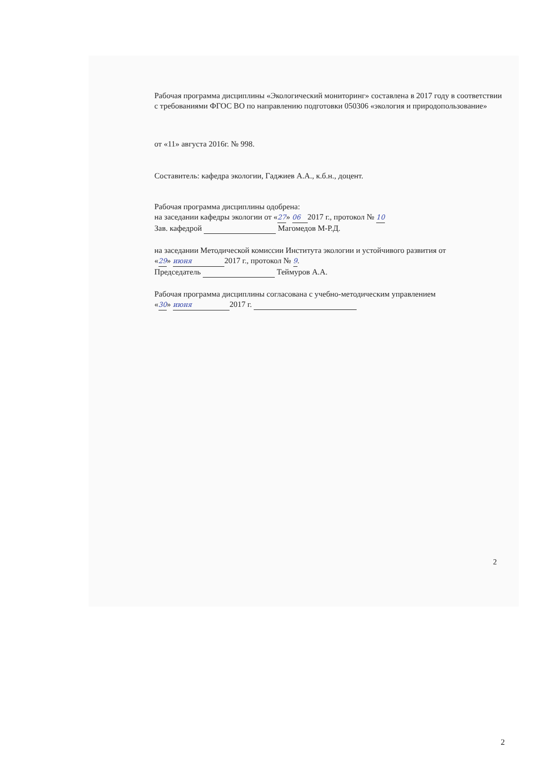Рабочая программа дисциплины «Экологический мониторинг» составлена в 2017 году в соответствии с требованиями ФГОС ВО по направлению подготовки 050306 «экология и природопользование»
от «11» августа 2016г. № 998.
Составитель: кафедра экологии, Гаджиев А.А., к.б.н., доцент.
Рабочая программа дисциплины одобрена:
на заседании кафедры экологии от «27» 06 2017 г., протокол № 10
Зав. кафедрой Магомедов М-Р.Д.
на заседании Методической комиссии Института экологии и устойчивого развития от
«29» июня 2017 г., протокол № 9.
Председатель Теймуров А.А.
Рабочая программа дисциплины согласована с учебно-методическим управлением
«30» июня 2017 г.
2
2